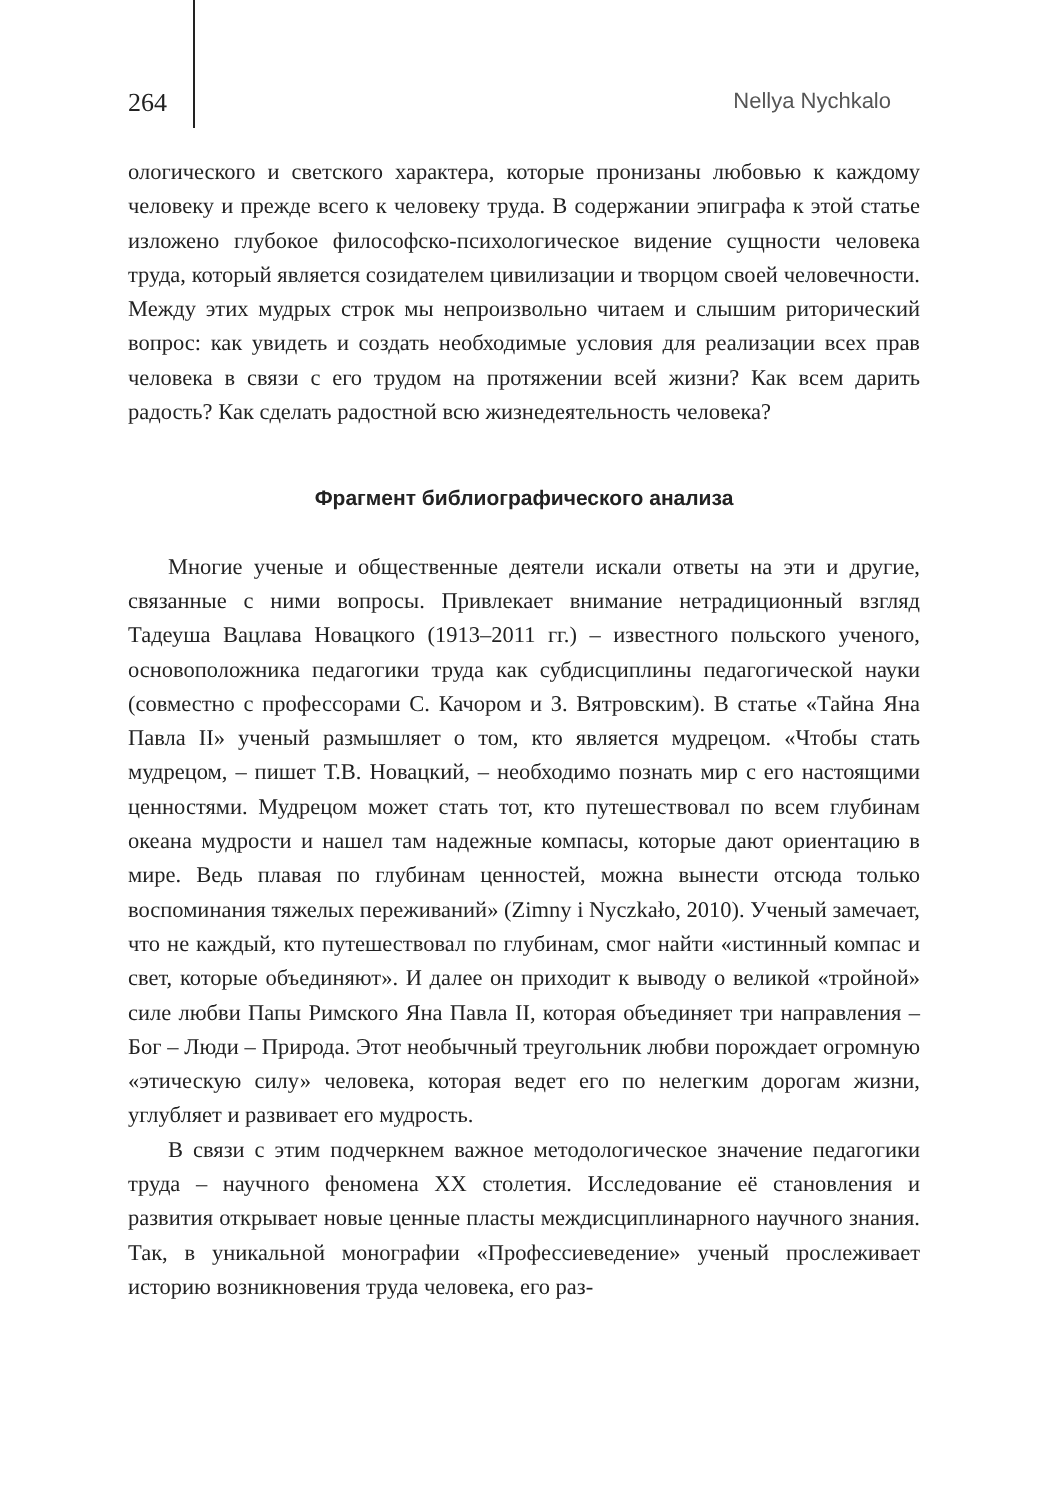264 Nellya Nychkalo
ологического и светского характера, которые пронизаны любовью к каждому человеку и прежде всего к человеку труда. В содержании эпиграфа к этой статье изложено глубокое философско-психологическое видение сущности человека труда, который является созидателем цивилизации и творцом своей человечности. Между этих мудрых строк мы непроизвольно читаем и слышим риторический вопрос: как увидеть и создать необходимые условия для реализации всех прав человека в связи с его трудом на протяжении всей жизни? Как всем дарить радость? Как сделать радостной всю жизнедеятельность человека?
Фрагмент библиографического анализа
Многие ученые и общественные деятели искали ответы на эти и другие, связанные с ними вопросы. Привлекает внимание нетрадиционный взгляд Тадеуша Вацлава Новацкого (1913–2011 гг.) – известного польского ученого, основоположника педагогики труда как субдисциплины педагогической науки (совместно с профессорами С. Качором и З. Вятровским). В статье «Тайна Яна Павла II» ученый размышляет о том, кто является мудрецом. «Чтобы стать мудрецом, – пишет Т.В. Новацкий, – необходимо познать мир с его настоящими ценностями. Мудрецом может стать тот, кто путешествовал по всем глубинам океана мудрости и нашел там надежные компасы, которые дают ориентацию в мире. Ведь плавая по глубинам ценностей, можна вынести отсюда только воспоминания тяжелых переживаний» (Zimny i Nyczkało, 2010). Ученый замечает, что не каждый, кто путешествовал по глубинам, смог найти «истинный компас и свет, которые объединяют». И далее он приходит к выводу о великой «тройной» силе любви Папы Римского Яна Павла II, которая объединяет три направления – Бог – Люди – Природа. Этот необычный треугольник любви порождает огромную «этическую силу» человека, которая ведет его по нелегким дорогам жизни, углубляет и развивает его мудрость.
В связи с этим подчеркнем важное методологическое значение педагогики труда – научного феномена XX столетия. Исследование её становления и развития открывает новые ценные пласты междисциплинарного научного знания. Так, в уникальной монографии «Профессиеведение» ученый прослеживает историю возникновения труда человека, его раз-